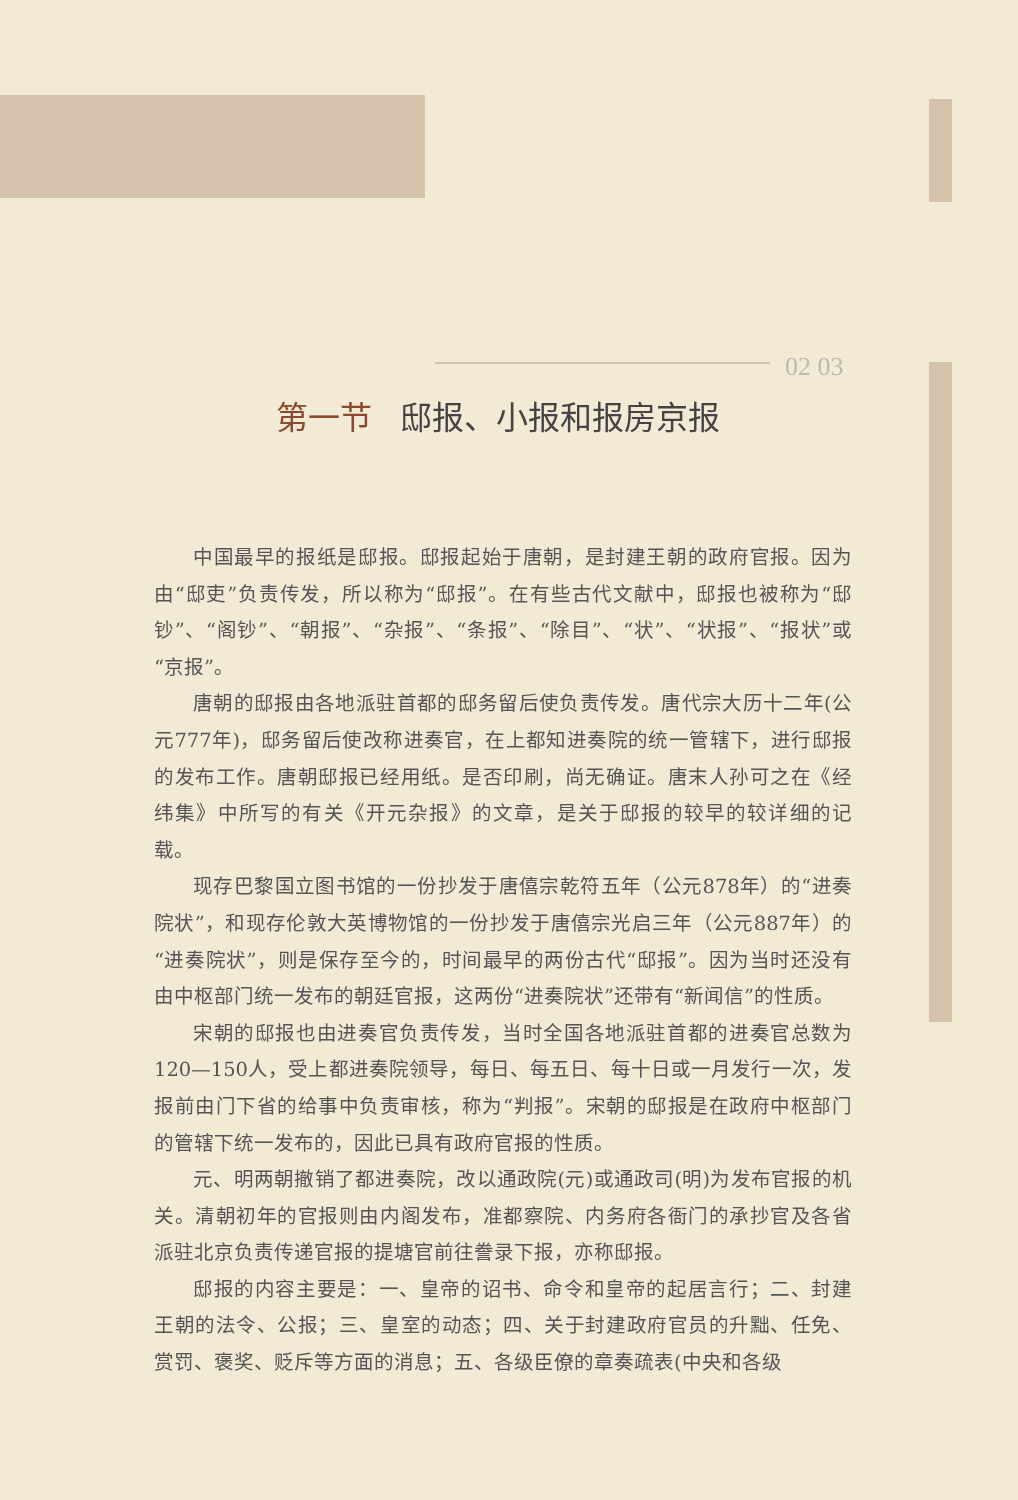02 03
第一节 邸报、小报和报房京报
中国最早的报纸是邸报。邸报起始于唐朝，是封建王朝的政府官报。因为由“邸吏”负责传发，所以称为“邸报”。在有些古代文献中，邸报也被称为“邸钞”、“阁钞”、“朝报”、“杂报”、“条报”、“除目”、“状”、“状报”、“报状”或“京报”。
唐朝的邸报由各地派驻首都的邸务留后使负责传发。唐代宗大历十二年(公元777年)，邸务留后使改称进奏官，在上都知进奏院的统一管辖下，进行邸报的发布工作。唐朝邸报已经用纸。是否印刷，尚无确证。唐末人孙可之在《经纬集》中所写的有关《开元杂报》的文章，是关于邸报的较早的较详细的记载。
现存巴黎国立图书馆的一份抄发于唐僖宗乾符五年（公元878年）的“进奏院状”，和现存伦敦大英博物馆的一份抄发于唐僖宗光启三年（公元887年）的“进奏院状”，则是保存至今的，时间最早的两份古代“邸报”。因为当时还没有由中枢部门统一发布的朝廷官报，这两份“进奏院状”还带有“新闻信”的性质。
宋朝的邸报也由进奏官负责传发，当时全国各地派驻首都的进奏官总数为120—150人，受上都进奏院领导，每日、每五日、每十日或一月发行一次，发报前由门下省的给事中负责审核，称为“判报”。宋朝的邸报是在政府中枢部门的管辖下统一发布的，因此已具有政府官报的性质。
元、明两朝撤销了都进奏院，改以通政院(元)或通政司(明)为发布官报的机关。清朝初年的官报则由内阁发布，准都察院、内务府各衙门的承抄官及各省派驻北京负责传递官报的提塘官前往誊录下报，亦称邸报。
邸报的内容主要是：一、皇帝的诏书、命令和皇帝的起居言行；二、封建王朝的法令、公报；三、皇室的动态；四、关于封建政府官员的升黜、任免、赏罚、褒奖、贬斥等方面的消息；五、各级臣僚的章奏疏表(中央和各级